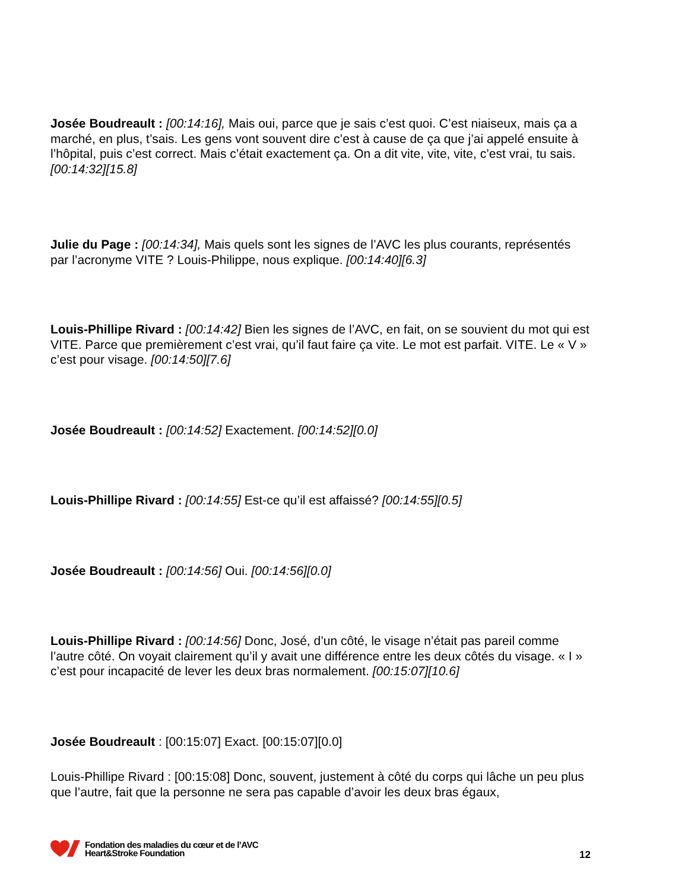Josée Boudreault : [00:14:16], Mais oui, parce que je sais c’est quoi. C’est niaiseux, mais ça a marché, en plus, t’sais. Les gens vont souvent dire c’est à cause de ça que j’ai appelé ensuite à l’hôpital, puis c’est correct. Mais c’était exactement ça. On a dit vite, vite, vite, c’est vrai, tu sais. [00:14:32][15.8]
Julie du Page : [00:14:34], Mais quels sont les signes de l’AVC les plus courants, représentés par l’acronyme VITE ? Louis-Philippe, nous explique. [00:14:40][6.3]
Louis-Phillipe Rivard : [00:14:42] Bien les signes de l’AVC, en fait, on se souvient du mot qui est VITE. Parce que premièrement c’est vrai, qu’il faut faire ça vite. Le mot est parfait. VITE. Le « V » c’est pour visage. [00:14:50][7.6]
Josée Boudreault : [00:14:52] Exactement. [00:14:52][0.0]
Louis-Phillipe Rivard : [00:14:55] Est-ce qu’il est affaissé? [00:14:55][0.5]
Josée Boudreault : [00:14:56] Oui. [00:14:56][0.0]
Louis-Phillipe Rivard : [00:14:56] Donc, José, d’un côté, le visage n’était pas pareil comme l’autre côté. On voyait clairement qu’il y avait une différence entre les deux côtés du visage. « I » c’est pour incapacité de lever les deux bras normalement. [00:15:07][10.6]
Josée Boudreault : [00:15:07] Exact. [00:15:07][0.0]
Louis-Phillipe Rivard : [00:15:08] Donc, souvent, justement à côté du corps qui lâche un peu plus que l’autre, fait que la personne ne sera pas capable d’avoir les deux bras égaux,
Fondation des maladies du cœur et de l’AVC
Heart&Stroke Foundation
12